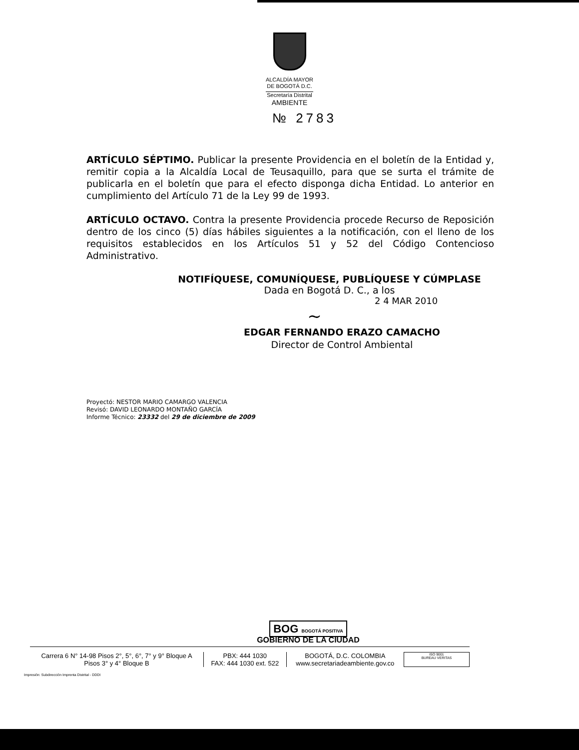ALCALDÍA MAYOR
DE BOGOTÁ D.C.
Secretaría Distrital
AMBIENTE
№ 2783
ARTÍCULO SÉPTIMO. Publicar la presente Providencia en el boletín de la Entidad y, remitir copia a la Alcaldía Local de Teusaquillo, para que se surta el trámite de publicarla en el boletín que para el efecto disponga dicha Entidad. Lo anterior en cumplimiento del Artículo 71 de la Ley 99 de 1993.
ARTÍCULO OCTAVO. Contra la presente Providencia procede Recurso de Reposición dentro de los cinco (5) días hábiles siguientes a la notificación, con el lleno de los requisitos establecidos en los Artículos 51 y 52 del Código Contencioso Administrativo.
NOTIFÍQUESE, COMUNÍQUESE, PUBLÍQUESE Y CÚMPLASE
Dada en Bogotá D. C., a los
2 4 MAR 2010
~
EDGAR FERNANDO ERAZO CAMACHO
Director de Control Ambiental
Proyectó: NESTOR MARIO CAMARGO VALENCIA
Revisó: DAVID LEONARDO MONTAÑO GARCÍA
Informe Técnico: 23332 del 29 de diciembre de 2009
BOG BOGOTÁ POSITIVA
GOBIERNO DE LA CIUDAD
Carrera 6 N° 14-98 Pisos 2°, 5°, 6°, 7° y 9° Bloque A
Pisos 3° y 4° Bloque B
PBX: 444 1030
FAX: 444 1030 ext. 522
BOGOTÁ, D.C. COLOMBIA
www.secretariadeambiente.gov.co
ISO 9001
BUREAU VERITAS
Impresión: Subdirección Imprenta Distrital - DDDI